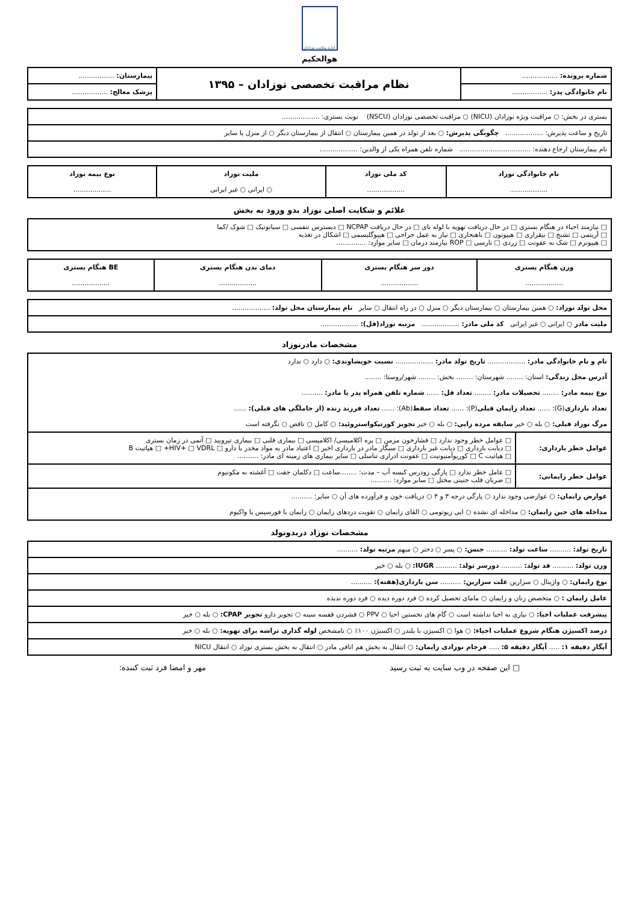اداره سلامت نوزادان
هوالحکیم
| شماره پرونده: ................. | نظام مراقبت تخصصی نوزادان – ۱۳۹۵ | بیمارستان: ................. |
| نام خانوادگی پدر: ................. | | پزشک معالج: ................. |
| بستری در بخش: ○ مراقبت ویژه نوزادان (NICU) ○ مراقبت تخصصی نوزادان (NSCU) نوبت بستری: .................. |
| تاریخ و ساعت پذیرش: .................. چگونگی پذیرش: ○ بعد از تولد در همین بیمارستان ○ انتقال از بیمارستان دیگر ○ از منزل یا سایر |
| نام بیمارستان ارجاع دهنده: .................................. شماره تلفن همراه یکی از والدین: .................. |
| نام خانوادگی نوزاد .................. | کد ملی نوزاد .................. | ملیت نوزاد ○ ایرانی ○ غیر ایرانی | نوع بیمه نوزاد .................. |
علائم و شکایت اصلی نوزاد بدو ورود به بخش
| □ نیازمند احیاء در هنگام بستری □ در حال دریافت تهویه با لوله نای □ در حال دریافت NCPAP □ دیسترس تنفسی □ سیانوتیک □ شوک /کما □ آریتمی □ تشنج □ بیقراری □ هیپوتون □ ناهنجاری □ نیاز به عمل جراحی □ هیپوگلیسمی □ اشکال در تغذیه □ هیپوترم □ شک به عفونت □ زردی □ نارسی □ ROP نیازمند درمان □ سایر موارد: .............. |
| وزن هنگام بستری .................. | دور سر هنگام بستری .................. | دمای بدن هنگام بستری .................. | BE هنگام بستری .................. |
| محل تولد نوزاد: ○ همین بیمارستان ○ بیمارستان دیگر ○ منزل ○ در راه انتقال ○ سایر نام بیمارستان محل تولد: .................. |
| ملیت مادر ○ ایرانی ○ غیر ایرانی کد ملی مادر: .................. مرتبه نوزاد(قل): .................. |
مشخصات مادرنوزاد
| نام و نام خانوادگی مادر: .................. تاریخ تولد مادر: .................. نسبت خویشاوندی: ○ دارد ○ ندارد آدرس محل زندگی: استان: ........ شهرستان: ........ بخش: ........ شهر/روستا: ........ نوع بیمه مادر: ........ تحصیلات مادر: ........ تعداد قل: ...... شماره تلفن همراه پدر یا مادر: .......... تعداد بارداری (G): ...... تعداد زایمان قبلی (P): ...... تعداد سقط (Ab): ...... تعداد فرزند زنده (از حاملگی های قبلی): ...... مرگ نوزاد قبلی: ○ بله ○ خیر سابقه مرده زایی: ○ بله ○ خیر تجویز کورتیکواستروئید: ○ کامل ○ ناقص ○ نگرفته است | |
| عوامل خطر بارداری: | □ عوامل خطر وجود ندارد □ فشارخون مزمن □ پره اکلامپسی/ اکلامپسی □ بیماری قلبی □ بیماری تیرویید □ آنمی در زمان بستری □ دیابت بارداری □ دیابت غیر بارداری □ سیگار مادر در بارداری اخیر □ اعتیاد مادر به مواد مخدر یا دارو □ HIV+ □ VDRL+ □ هپاتیت B □ هپاتیت C □ کوریوآمنیونیت □ عفونت ادراری تناسلی □ سایر بیماری های زمینه ای مادر: .......... |
| عوامل خطر زایمانی: | □ عامل خطر ندارد □ پارگی زودرس کیسه آب – مدت: ........ساعت □ دکلمان جفت □ آغشته به مکونیوم □ ضربان قلب جنینی مختل □ سایر موارد: .......... |
| عوارض زایمان: ○ عوارضی وجود ندارد ○ پارگی درجه ۳ و ۴ ○ دریافت خون و فرآورده های آن ○ سایر: .......... مداخله های حین زایمان: ○ مداخله ای نشده ○ اپی زیوتومی ○ القای زایمان ○ تقویت دردهای زایمان ○ زایمان با فورسپس یا واکیوم | |
مشخصات نوزاد دربدوتولد
| تاریخ تولد: .......... ساعت تولد: .......... جنس: ○ پسر ○ دختر ○ مبهم مرتبه تولد: .......... |
| وزن تولد: .......... قد تولد: .......... دورسر تولد: .......... IUGR: ○ بله ○ خیر |
| نوع زایمان: ○ واژینال ○ سزارین علت سزارین: .......... سن بارداری(هفته): .......... |
| عامل زایمان : ○ متخصص زنان و زایمان ○ مامای تحصیل کرده ○ فرد دوره دیده ○ فرد دوره ندیده |
| پیشرفت عملیات احیا: ○ نیازی به احیا نداشته است ○ گام های نخستین احیا ○ PPV ○ فشردن قفسه سینه ○ تجویز دارو تجویز CPAP: ○ بله ○ خیر |
| درصد اکسیژن هنگام شروع عملیات احیاء: ○ هوا ○ اکسیژن با بلندر ○ اکسیژن ۱۰۰٪ ○ نامشخص لوله گذاری تراشه برای تهویه: ○ بله ○ خیر |
| آپگار دقیقه ۱: ..... آپگار دقیقه ۵: ..... فرجام نوزادی زایمان: ○ انتقال به بخش هم اتاقی مادر ○ انتقال به بخش بستری نوزاد ○ انتقال NICU |
□ این صفحه در وب سایت به ثبت رسید مهر و امضا فرد ثبت کننده: